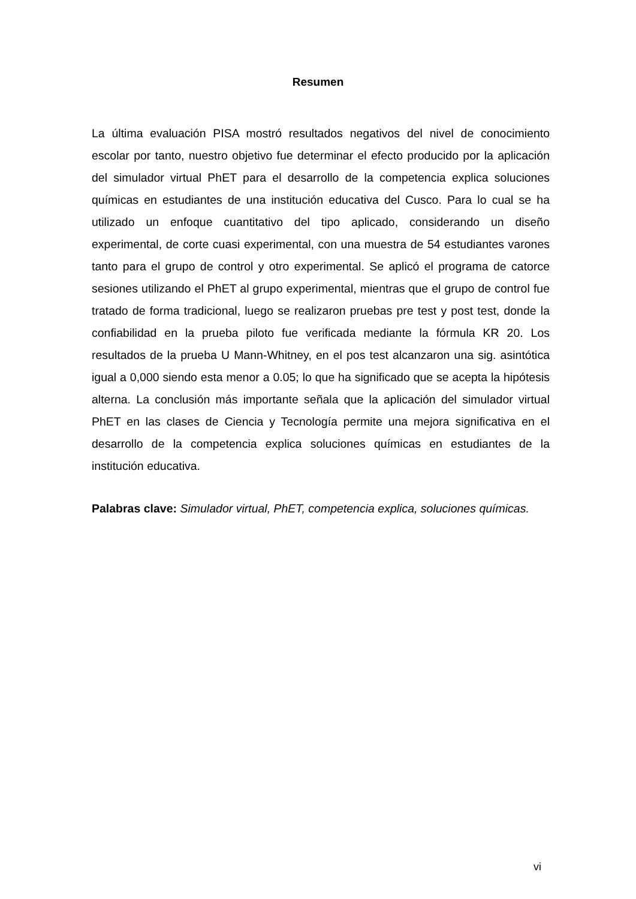Resumen
La última evaluación PISA mostró resultados negativos del nivel de conocimiento escolar por tanto, nuestro objetivo fue determinar el efecto producido por la aplicación del simulador virtual PhET para el desarrollo de la competencia explica soluciones químicas en estudiantes de una institución educativa del Cusco. Para lo cual se ha utilizado un enfoque cuantitativo del tipo aplicado, considerando un diseño experimental, de corte cuasi experimental, con una muestra de 54 estudiantes varones tanto para el grupo de control y otro experimental. Se aplicó el programa de catorce sesiones utilizando el PhET al grupo experimental, mientras que el grupo de control fue tratado de forma tradicional, luego se realizaron pruebas pre test y post test, donde la confiabilidad en la prueba piloto fue verificada mediante la fórmula KR 20. Los resultados de la prueba U Mann-Whitney, en el pos test alcanzaron una sig. asintótica igual a 0,000 siendo esta menor a 0.05; lo que ha significado que se acepta la hipótesis alterna. La conclusión más importante señala que la aplicación del simulador virtual PhET en las clases de Ciencia y Tecnología permite una mejora significativa en el desarrollo de la competencia explica soluciones químicas en estudiantes de la institución educativa.
Palabras clave: Simulador virtual, PhET, competencia explica, soluciones químicas.
vi